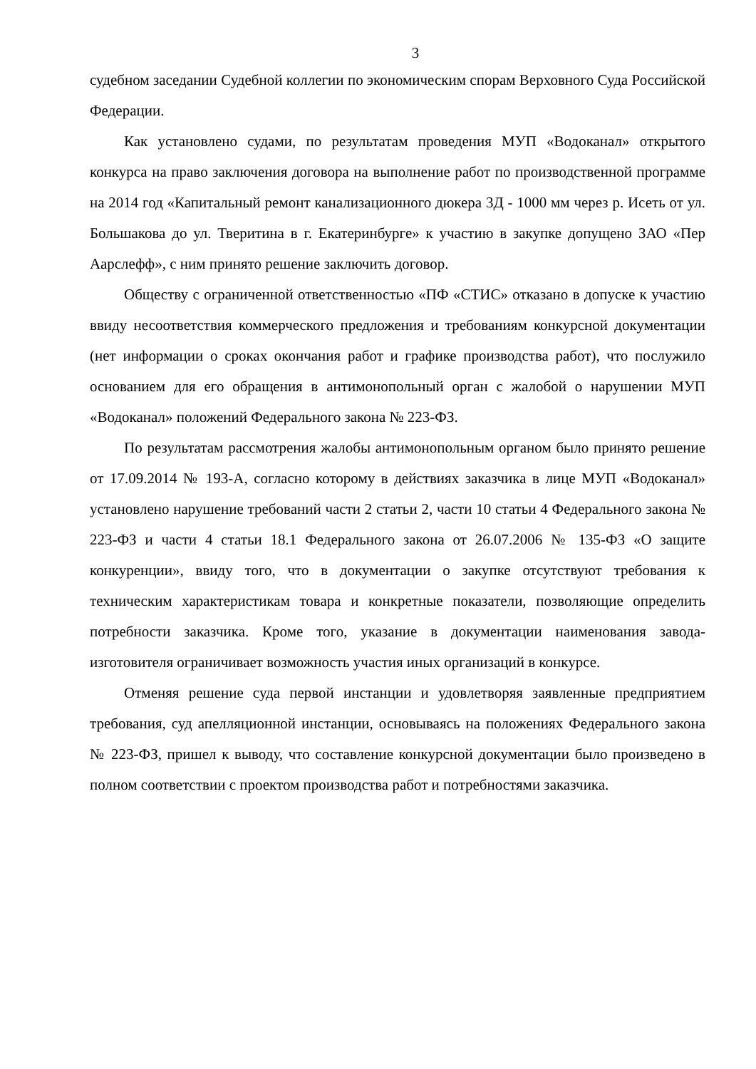3
судебном заседании Судебной коллегии по экономическим спорам Верховного Суда Российской Федерации.
Как установлено судами, по результатам проведения МУП «Водоканал» открытого конкурса на право заключения договора на выполнение работ по производственной программе на 2014 год «Капитальный ремонт канализационного дюкера 3Д - 1000 мм через р. Исеть от ул. Большакова до ул. Тверитина в г. Екатеринбурге» к участию в закупке допущено ЗАО «Пер Аарслефф», с ним принято решение заключить договор.
Обществу с ограниченной ответственностью «ПФ «СТИС» отказано в допуске к участию ввиду несоответствия коммерческого предложения и требованиям конкурсной документации (нет информации о сроках окончания работ и графике производства работ), что послужило основанием для его обращения в антимонопольный орган с жалобой о нарушении МУП «Водоканал» положений Федерального закона № 223-ФЗ.
По результатам рассмотрения жалобы антимонопольным органом было принято решение от 17.09.2014 № 193-А, согласно которому в действиях заказчика в лице МУП «Водоканал» установлено нарушение требований части 2 статьи 2, части 10 статьи 4 Федерального закона № 223-ФЗ и части 4 статьи 18.1 Федерального закона от 26.07.2006 № 135-ФЗ «О защите конкуренции», ввиду того, что в документации о закупке отсутствуют требования к техническим характеристикам товара и конкретные показатели, позволяющие определить потребности заказчика. Кроме того, указание в документации наименования завода-изготовителя ограничивает возможность участия иных организаций в конкурсе.
Отменяя решение суда первой инстанции и удовлетворяя заявленные предприятием требования, суд апелляционной инстанции, основываясь на положениях Федерального закона № 223-ФЗ, пришел к выводу, что составление конкурсной документации было произведено в полном соответствии с проектом производства работ и потребностями заказчика.